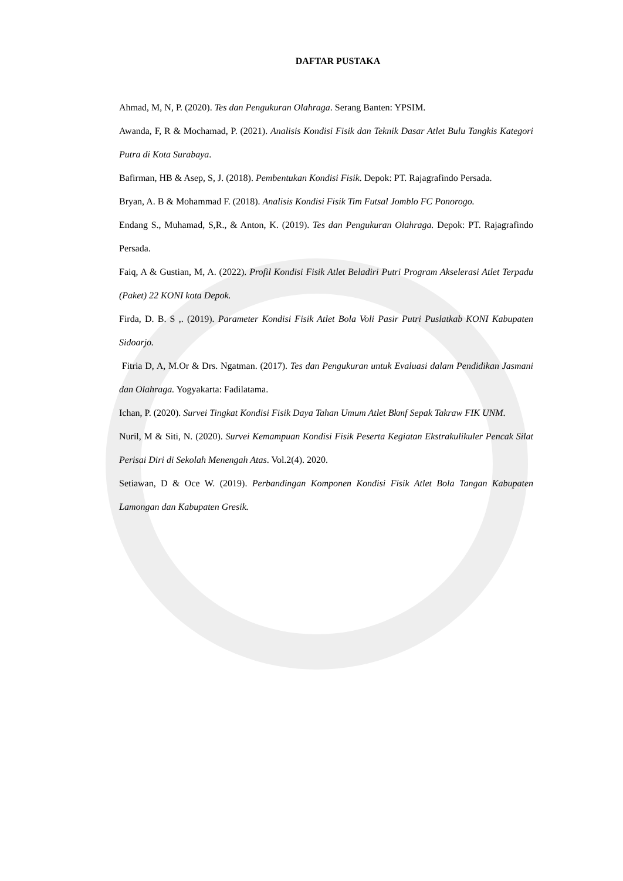DAFTAR PUSTAKA
Ahmad, M, N, P. (2020). Tes dan Pengukuran Olahraga. Serang Banten: YPSIM.
Awanda, F, R & Mochamad, P. (2021). Analisis Kondisi Fisik dan Teknik Dasar Atlet Bulu Tangkis Kategori Putra di Kota Surabaya.
Bafirman, HB & Asep, S, J. (2018). Pembentukan Kondisi Fisik. Depok: PT. Rajagrafindo Persada.
Bryan, A. B & Mohammad F. (2018). Analisis Kondisi Fisik Tim Futsal Jomblo FC Ponorogo.
Endang S., Muhamad, S,R., & Anton, K. (2019). Tes dan Pengukuran Olahraga. Depok: PT. Rajagrafindo Persada.
Faiq, A & Gustian, M, A. (2022). Profil Kondisi Fisik Atlet Beladiri Putri Program Akselerasi Atlet Terpadu (Paket) 22 KONI kota Depok.
Firda, D. B. S ,. (2019). Parameter Kondisi Fisik Atlet Bola Voli Pasir Putri Puslatkab KONI Kabupaten Sidoarjo.
Fitria D, A, M.Or & Drs. Ngatman. (2017). Tes dan Pengukuran untuk Evaluasi dalam Pendidikan Jasmani dan Olahraga. Yogyakarta: Fadilatama.
Ichan, P. (2020). Survei Tingkat Kondisi Fisik Daya Tahan Umum Atlet Bkmf Sepak Takraw FIK UNM.
Nuril, M & Siti, N. (2020). Survei Kemampuan Kondisi Fisik Peserta Kegiatan Ekstrakulikuler Pencak Silat Perisai Diri di Sekolah Menengah Atas. Vol.2(4). 2020.
Setiawan, D & Oce W. (2019). Perbandingan Komponen Kondisi Fisik Atlet Bola Tangan Kabupaten Lamongan dan Kabupaten Gresik.